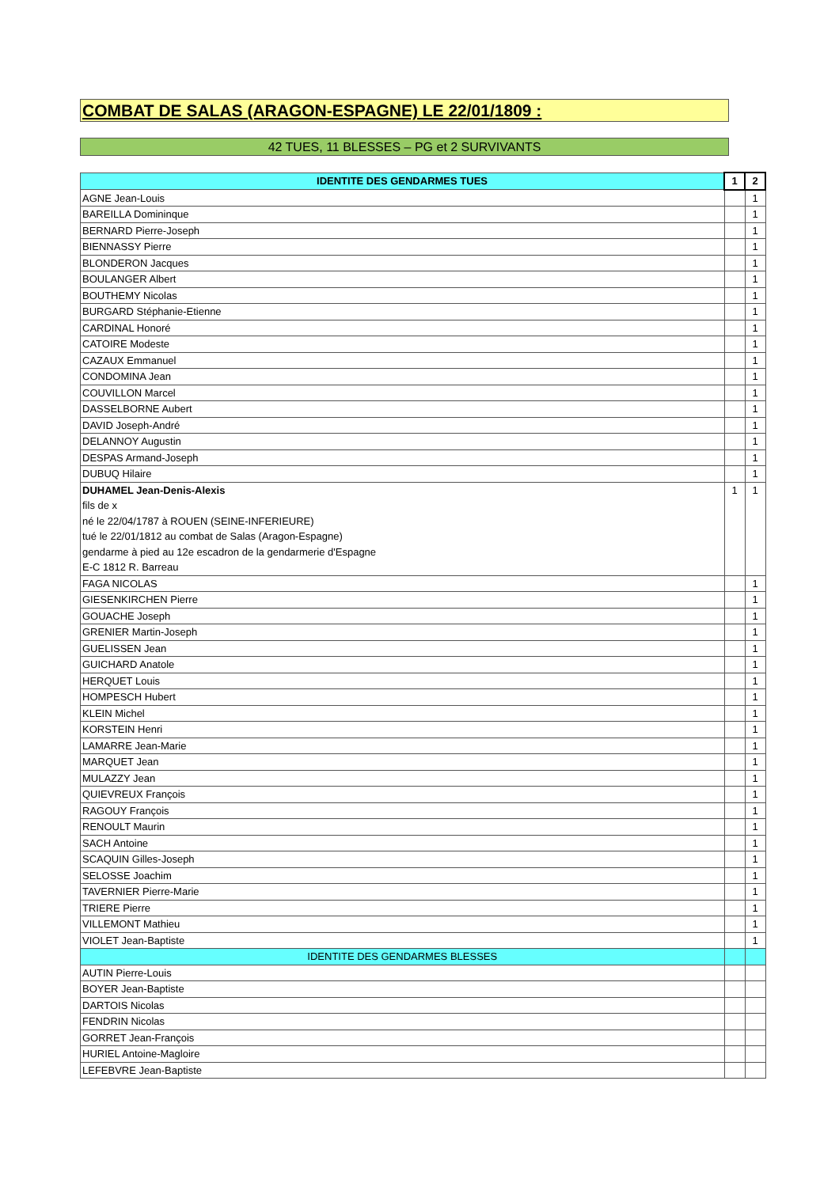COMBAT DE SALAS (ARAGON-ESPAGNE) LE 22/01/1809 :
42 TUES, 11 BLESSES – PG et 2 SURVIVANTS
| IDENTITE DES GENDARMES TUES | 1 | 2 |
| --- | --- | --- |
| AGNE Jean-Louis | | 1 |
| BAREILLA Domininque | | 1 |
| BERNARD Pierre-Joseph | | 1 |
| BIENNASSY Pierre | | 1 |
| BLONDERON Jacques | | 1 |
| BOULANGER Albert | | 1 |
| BOUTHEMY Nicolas | | 1 |
| BURGARD Stéphanie-Etienne | | 1 |
| CARDINAL Honoré | | 1 |
| CATOIRE Modeste | | 1 |
| CAZAUX Emmanuel | | 1 |
| CONDOMINA Jean | | 1 |
| COUVILLON Marcel | | 1 |
| DASSELBORNE Aubert | | 1 |
| DAVID Joseph-André | | 1 |
| DELANNOY Augustin | | 1 |
| DESPAS Armand-Joseph | | 1 |
| DUBUQ Hilaire | | 1 |
| DUHAMEL Jean-Denis-Alexis | 1 | 1 |
| fils de x | | |
| né le 22/04/1787 à ROUEN (SEINE-INFERIEURE) | | |
| tué le 22/01/1812 au combat de Salas (Aragon-Espagne) | | |
| gendarme à pied au 12e escadron de la gendarmerie d'Espagne | | |
| E-C 1812 R. Barreau | | |
| FAGA NICOLAS | | 1 |
| GIESENKIRCHEN Pierre | | 1 |
| GOUACHE Joseph | | 1 |
| GRENIER Martin-Joseph | | 1 |
| GUELISSEN Jean | | 1 |
| GUICHARD Anatole | | 1 |
| HERQUET Louis | | 1 |
| HOMPESCH Hubert | | 1 |
| KLEIN Michel | | 1 |
| KORSTEIN Henri | | 1 |
| LAMARRE Jean-Marie | | 1 |
| MARQUET Jean | | 1 |
| MULAZZY Jean | | 1 |
| QUIEVREUX François | | 1 |
| RAGOUY François | | 1 |
| RENOULT Maurin | | 1 |
| SACH Antoine | | 1 |
| SCAQUIN Gilles-Joseph | | 1 |
| SELOSSE Joachim | | 1 |
| TAVERNIER Pierre-Marie | | 1 |
| TRIERE Pierre | | 1 |
| VILLEMONT Mathieu | | 1 |
| VIOLET Jean-Baptiste | | 1 |
| IDENTITE DES GENDARMES BLESSES | | |
| AUTIN Pierre-Louis | | |
| BOYER Jean-Baptiste | | |
| DARTOIS Nicolas | | |
| FENDRIN Nicolas | | |
| GORRET Jean-François | | |
| HURIEL Antoine-Magloire | | |
| LEFEBVRE Jean-Baptiste | | |